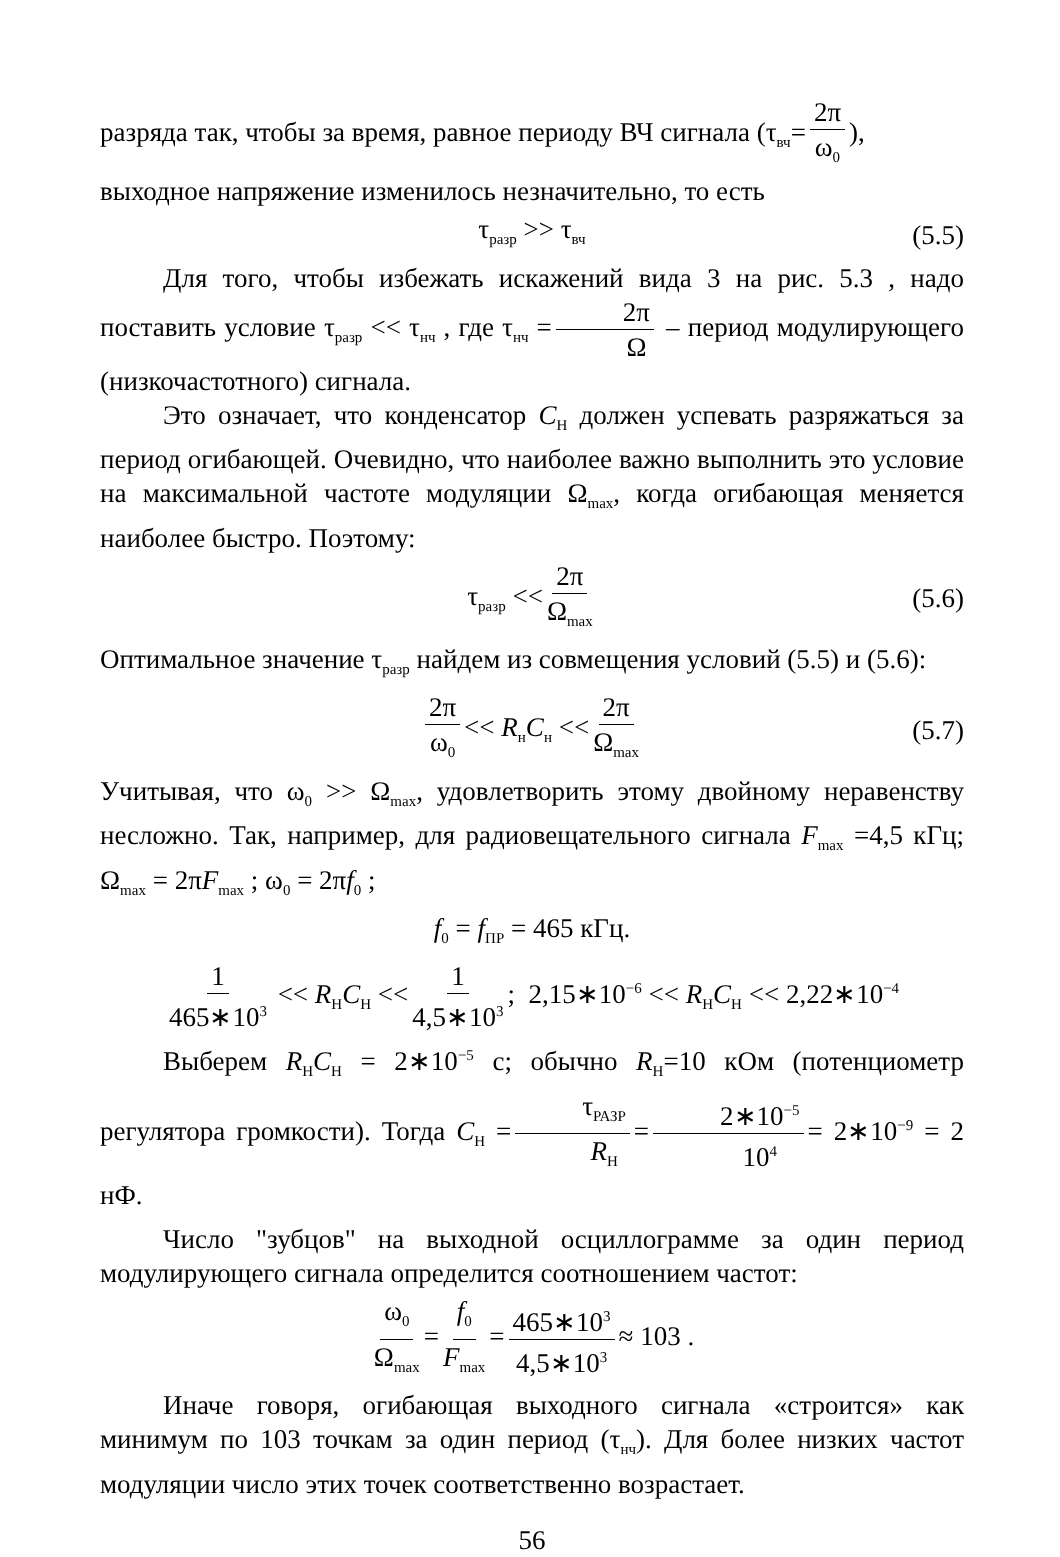разряда так, чтобы за время, равное периоду ВЧ сигнала (τ<sub>вч</sub>= 2π ω<sub>0</sub>),
выходное напряжение изменилось незначительно, то есть
τ<sub>разр</sub> >> τ<sub>вч</sub> (5.5)
Для того, чтобы избежать искажений вида 3 на рис. 5.3 , надо поставить условие τ<sub>разр</sub> << τ<sub>нч</sub> , где τ<sub>нч</sub> = 2π Ω – период модулирующего (низкочастотного) сигнала.
Это означает, что конденсатор C<sub>Н</sub> должен успевать разряжаться за период огибающей. Очевидно, что наиболее важно выполнить это условие на максимальной частоте модуляции Ω<sub>max</sub>, когда огибающая меняется наиболее быстро. Поэтому:
τ<sub>разр</sub> << 2π Ω<sub>max</sub> (5.6)
Оптимальное значение τ<sub>разр</sub> найдем из совмещения условий (5.5) и (5.6):
2π ω<sub>0</sub> << R<sub>н</sub>C<sub>н</sub> << 2π Ω<sub>max</sub> (5.7)
Учитывая, что ω<sub>0</sub> >> Ω<sub>max</sub>, удовлетворить этому двойному неравенству несложно. Так, например, для радиовещательного сигнала F<sub>max</sub> =4,5 кГц; Ω<sub>max</sub> = 2πF<sub>max</sub> ; ω<sub>0</sub> = 2πf<sub>0</sub> ;
f<sub>0</sub> = f<sub>ПР</sub> = 465 кГц.
1 465∗10<sup>3</sup> << R<sub>Н</sub>C<sub>Н</sub> << 1 4,5∗10<sup>3</sup>; 2,15∗10<sup>−6</sup> << R<sub>Н</sub>C<sub>Н</sub> << 2,22∗10<sup>−4</sup>
Выберем R<sub>Н</sub>C<sub>Н</sub> = 2∗10<sup>−5</sup> с; обычно R<sub>Н</sub>=10 кОм (потенциометр регулятора громкости). Тогда C<sub>Н</sub> = τ<sub>РАЗР</sub> R<sub>Н</sub> = 2∗10<sup>−5</sup> 10<sup>4</sup> = 2∗10<sup>−9</sup> = 2 нФ.
Число "зубцов" на выходной осциллограмме за один период модулирующего сигнала определится соотношением частот:
ω<sub>0</sub> Ω<sub>max</sub> = f<sub>0</sub> F<sub>max</sub> = 465∗10<sup>3</sup> 4,5∗10<sup>3</sup> ≈ 103 .
Иначе говоря, огибающая выходного сигнала «строится» как минимум по 103 точкам за один период (τ<sub>нч</sub>). Для более низких частот модуляции число этих точек соответственно возрастает.
56